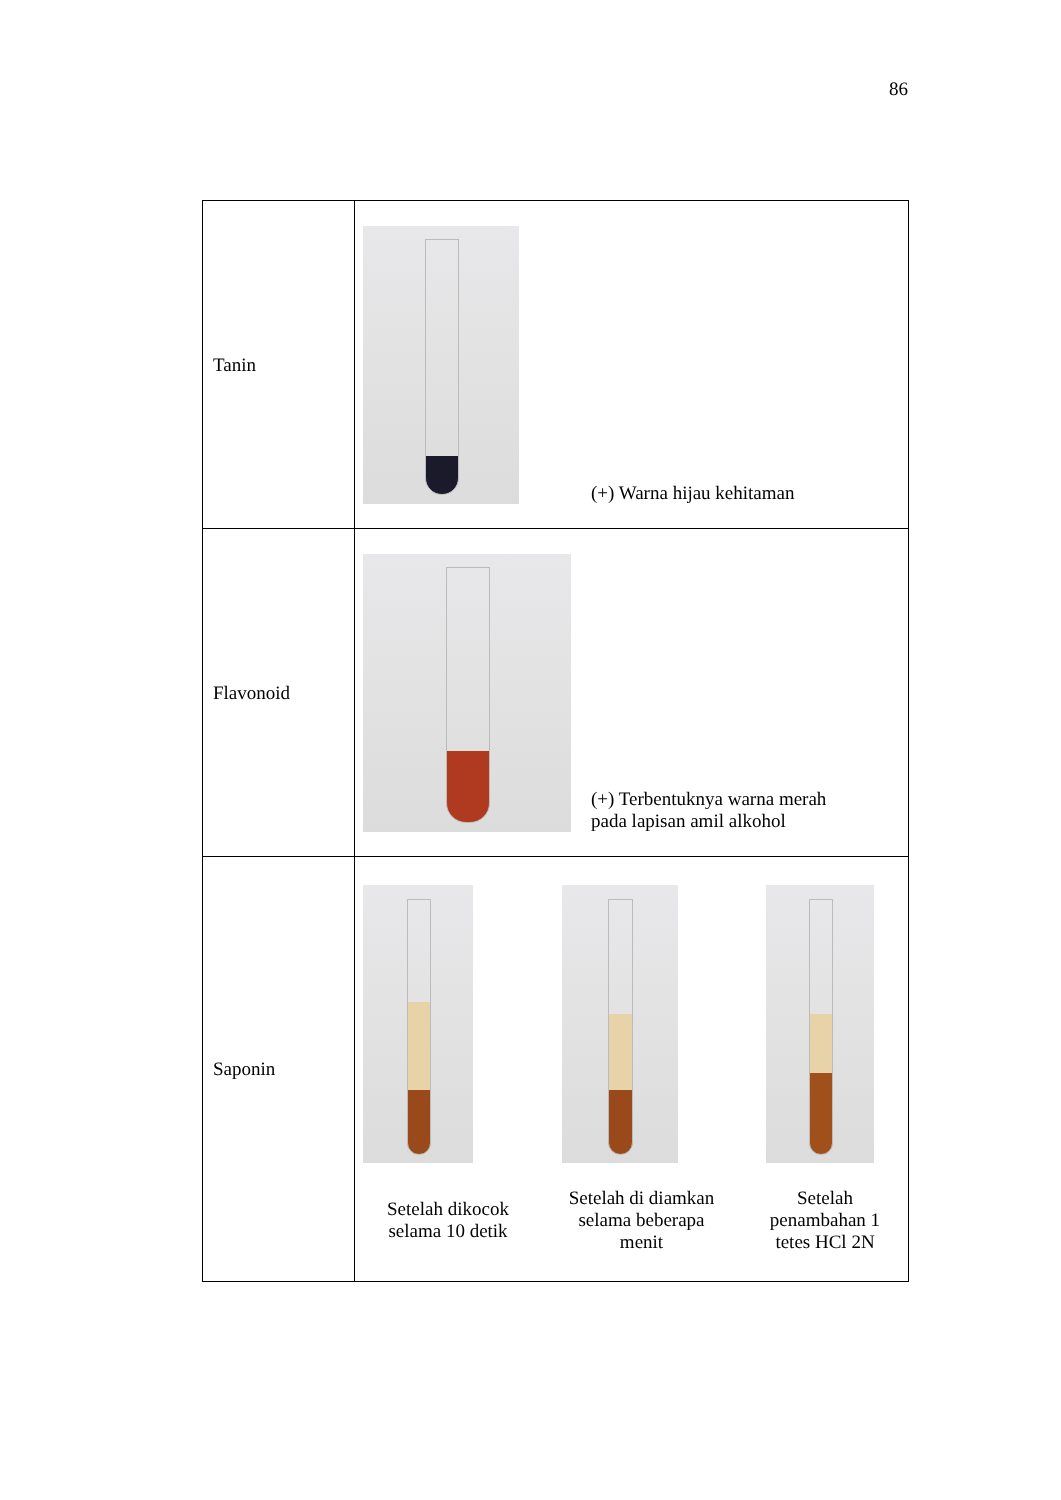86
| Tanin | (+) Warna hijau kehitaman |
| Flavonoid | (+) Terbentuknya warna merah pada lapisan amil alkohol |
| Saponin | Setelah dikocok selama 10 detik Setelah di diamkan selama beberapa menit Setelah penambahan 1 tetes HCl 2N |